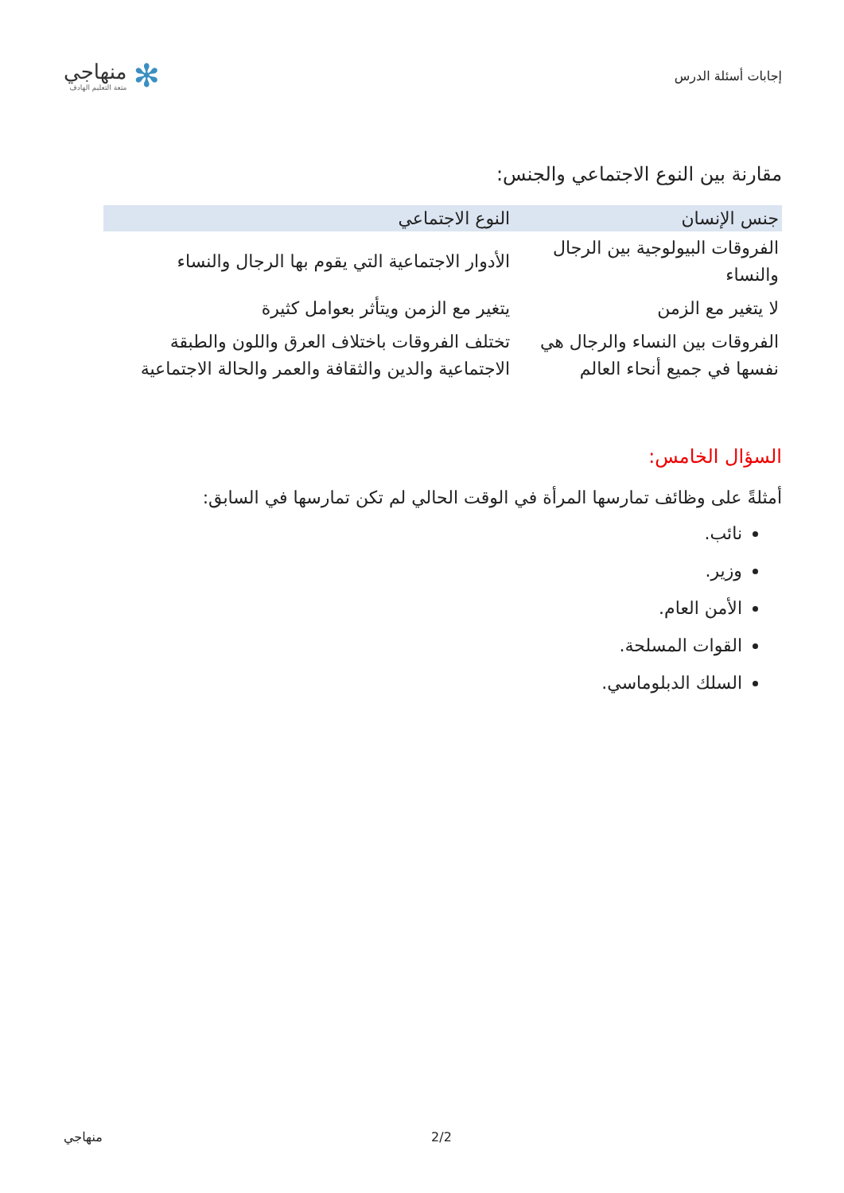إجابات أسئلة الدرس
✻
منهاجي
متعة التعليم الهادف
مقارنة بين النوع الاجتماعي والجنس:
| جنس الإنسان | النوع الاجتماعي |
| --- | --- |
| الفروقات البيولوجية بين الرجال والنساء | الأدوار الاجتماعية التي يقوم بها الرجال والنساء |
| لا يتغير مع الزمن | يتغير مع الزمن ويتأثر بعوامل كثيرة |
| الفروقات بين النساء والرجال هي نفسها في جميع أنحاء العالم | تختلف الفروقات باختلاف العرق واللون والطبقة الاجتماعية والدين والثقافة والعمر والحالة الاجتماعية |
السؤال الخامس:
أمثلةً على وظائف تمارسها المرأة في الوقت الحالي لم تكن تمارسها في السابق:
نائب.
وزير.
الأمن العام.
القوات المسلحة.
السلك الدبلوماسي.
منهاجي 2/2